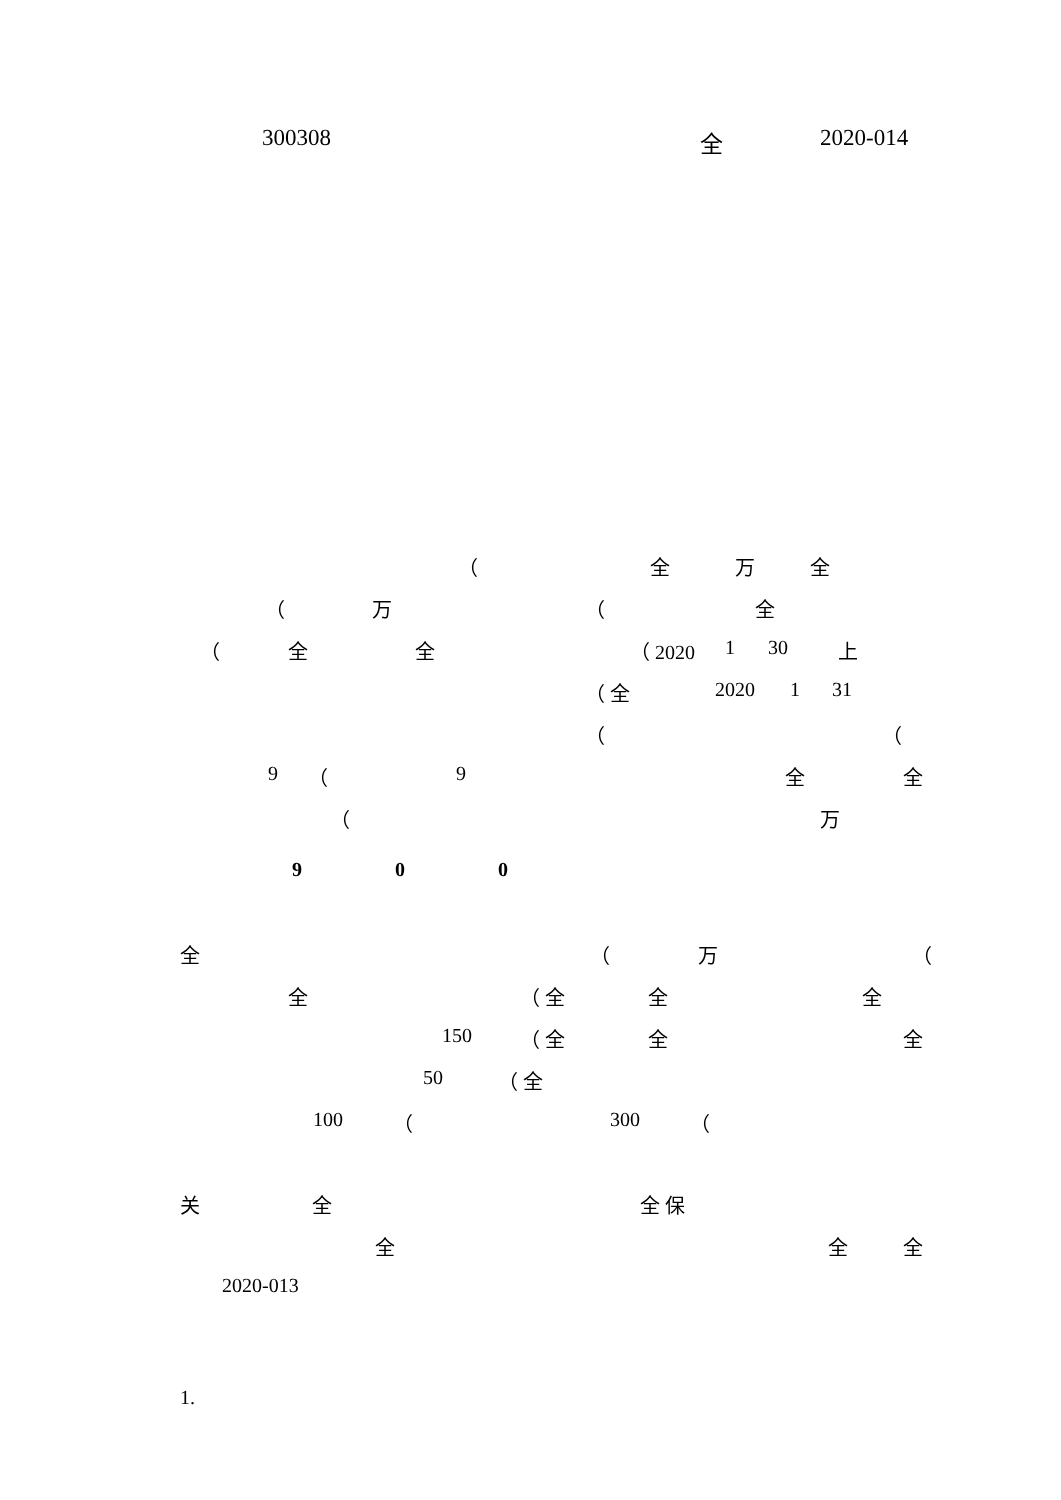300308 全 2020-014
（ 全 万 全
（ 万 （ 全
（ 全 全 （ 2020 1 30 上
（ 全 2020 1 31
（ （
9 （ 9 全 全
（ 万
9 0 0
全 （ 万 （
全 （ 全 全 全
150 （ 全 全 全
50 （ 全
100 （ 300 （
关 全 全 保
全 全 全
2020-013
1.